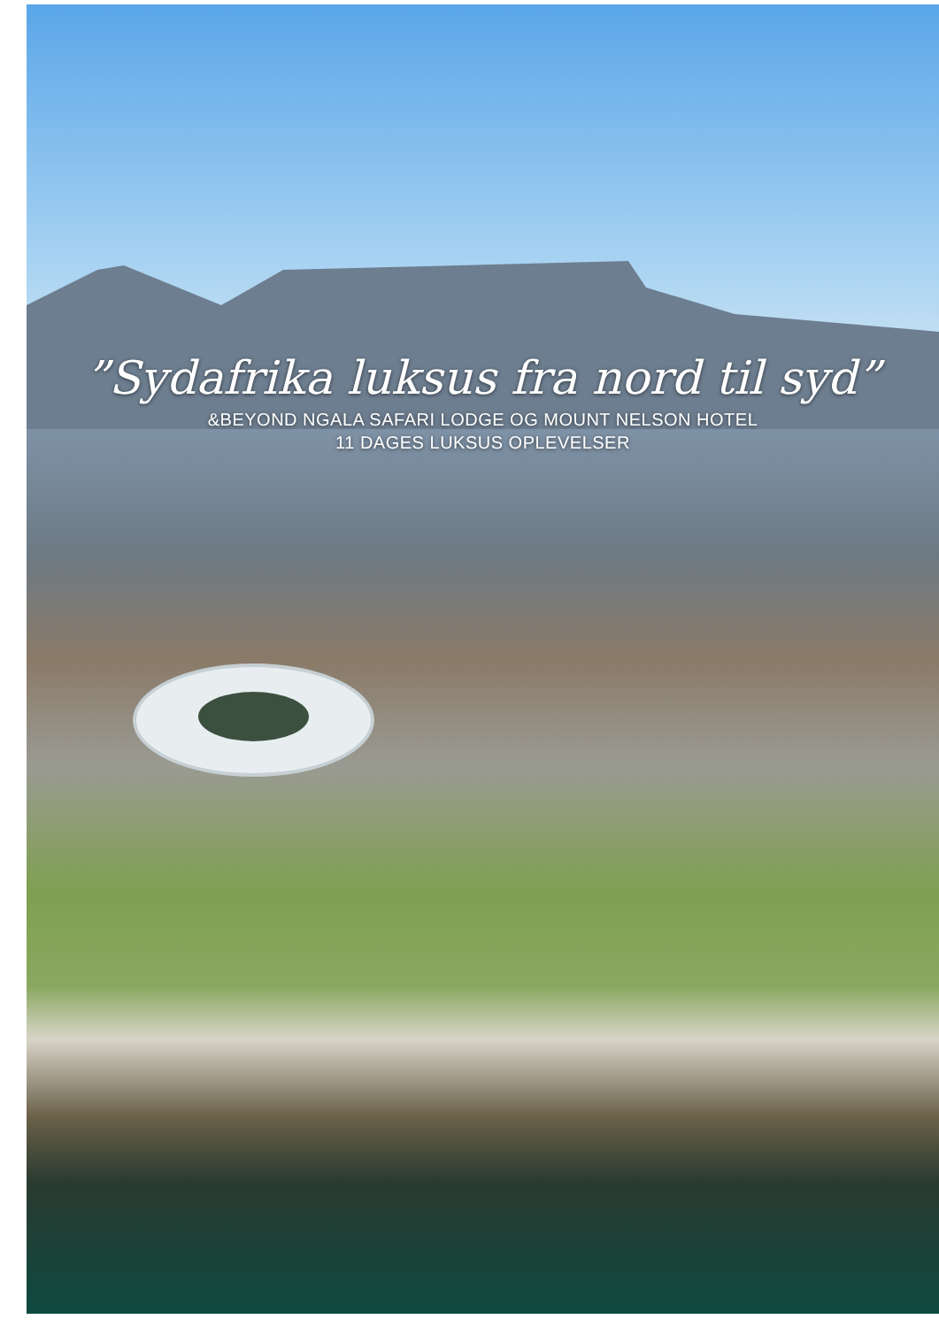”Sydafrika luksus fra nord til syd”
&BEYOND NGALA SAFARI LODGE OG MOUNT NELSON HOTEL
11 DAGES LUKSUS OPLEVELSER